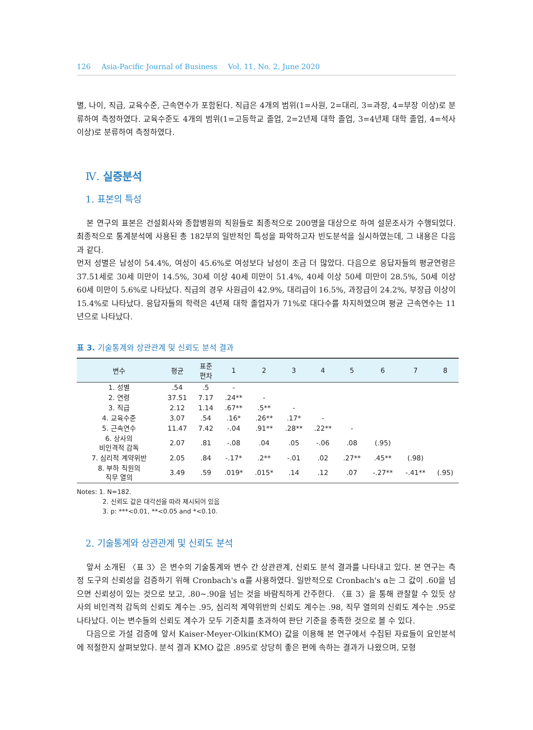126 Asia-Pacific Journal of Business Vol. 11, No. 2, June 2020
별, 나이, 직급, 교육수준, 근속연수가 포함된다. 직급은 4개의 범위(1=사원, 2=대리, 3=과장, 4=부장 이상)로 분류하여 측정하였다. 교육수준도 4개의 범위(1=고등학교 졸업, 2=2년제 대학 졸업, 3=4년제 대학 졸업, 4=석사 이상)로 분류하여 측정하였다.
Ⅳ. 실증분석
1. 표본의 특성
본 연구의 표본은 건설회사와 종합병원의 직원들로 최종적으로 200명을 대상으로 하여 설문조사가 수행되었다. 최종적으로 통계분석에 사용된 총 182부의 일반적인 특성을 파악하고자 빈도분석을 실시하였는데, 그 내용은 다음과 같다.
먼저 성별은 남성이 54.4%, 여성이 45.6%로 여성보다 남성이 조금 더 많았다. 다음으로 응답자들의 평균연령은 37.51세로 30세 미만이 14.5%, 30세 이상 40세 미만이 51.4%, 40세 이상 50세 미만이 28.5%, 50세 이상 60세 미만이 5.6%로 나타났다. 직급의 경우 사원급이 42.9%, 대리급이 16.5%, 과장급이 24.2%, 부장급 이상이 15.4%로 나타났다. 응답자들의 학력은 4년제 대학 졸업자가 71%로 대다수를 차지하였으며 평균 근속연수는 11년으로 나타났다.
표 3. 기술통계와 상관관계 및 신뢰도 분석 결과
| 변수 | 평균 | 표준 편차 | 1 | 2 | 3 | 4 | 5 | 6 | 7 | 8 |
| --- | --- | --- | --- | --- | --- | --- | --- | --- | --- | --- |
| 1. 성별 | .54 | .5 | - | | | | | | | |
| 2. 연령 | 37.51 | 7.17 | .24** | - | | | | | | |
| 3. 직급 | 2.12 | 1.14 | .67** | .5** | - | | | | | |
| 4. 교육수준 | 3.07 | .54 | .16* | .26** | .17* | - | | | | |
| 5. 근속연수 | 11.47 | 7.42 | -.04 | .91** | .28** | .22** | - | | | |
| 6. 상사의 비인격적 감독 | 2.07 | .81 | -.08 | .04 | .05 | -.06 | .08 | (.95) | | |
| 7. 심리적 계약위반 | 2.05 | .84 | -.17* | .2** | -.01 | .02 | .27** | .45** | (.98) | |
| 8. 부하 직원의 직무 열의 | 3.49 | .59 | .019* | .015* | .14 | .12 | .07 | -.27** | -.41** | (.95) |
Notes: 1. N=182.
2. 신뢰도 값은 대각선을 따라 제시되어 있음
3. p: ***<0.01, **<0.05 and *<0.10.
2. 기술통계와 상관관계 및 신뢰도 분석
앞서 소개된 〈표 3〉은 변수의 기술통계와 변수 간 상관관계, 신뢰도 분석 결과를 나타내고 있다. 본 연구는 측정 도구의 신뢰성을 검증하기 위해 Cronbach's α를 사용하였다. 일반적으로 Cronbach's α는 그 값이 .60을 넘으면 신뢰성이 있는 것으로 보고, .80~.90을 넘는 것을 바람직하게 간주한다. 〈표 3〉을 통해 관찰할 수 있듯 상사의 비인격적 감독의 신뢰도 계수는 .95, 심리적 계약위반의 신뢰도 계수는 .98, 직무 열의의 신뢰도 계수는 .95로 나타났다. 이는 변수들의 신뢰도 계수가 모두 기준치를 초과하여 판단 기준을 충족한 것으로 볼 수 있다.
다음으로 가설 검증에 앞서 Kaiser-Meyer-Olkin(KMO) 값을 이용해 본 연구에서 수집된 자료들이 요인분석에 적절한지 살펴보았다. 분석 결과 KMO 값은 .895로 상당히 좋은 편에 속하는 결과가 나왔으며, 모형